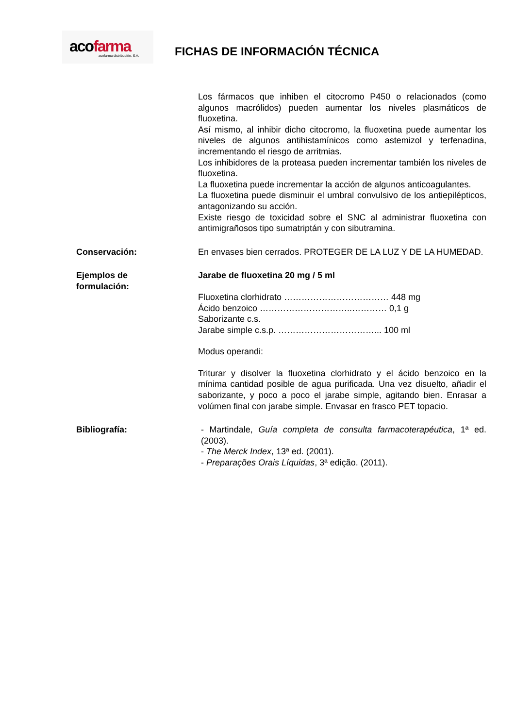acofarma acofarma distribución, S.A.
FICHAS DE INFORMACIÓN TÉCNICA
Los fármacos que inhiben el citocromo P450 o relacionados (como algunos macrólidos) pueden aumentar los niveles plasmáticos de fluoxetina.
Así mismo, al inhibir dicho citocromo, la fluoxetina puede aumentar los niveles de algunos antihistamínicos como astemizol y terfenadina, incrementando el riesgo de arritmias.
Los inhibidores de la proteasa pueden incrementar también los niveles de fluoxetina.
La fluoxetina puede incrementar la acción de algunos anticoagulantes.
La fluoxetina puede disminuir el umbral convulsivo de los antiepilépticos, antagonizando su acción.
Existe riesgo de toxicidad sobre el SNC al administrar fluoxetina con antimigrañosos tipo sumatriptán y con sibutramina.
Conservación: En envases bien cerrados. PROTEGER DE LA LUZ Y DE LA HUMEDAD.
Ejemplos de
formulación:
Jarabe de fluoxetina 20 mg / 5 ml
Fluoxetina clorhidrato ……………………………… 448 mg
Ácido benzoico …………………………..………… 0,1 g
Saborizante c.s.
Jarabe simple c.s.p. ……………………………... 100 ml
Modus operandi:
Triturar y disolver la fluoxetina clorhidrato y el ácido benzoico en la mínima cantidad posible de agua purificada. Una vez disuelto, añadir el saborizante, y poco a poco el jarabe simple, agitando bien. Enrasar a volúmen final con jarabe simple. Envasar en frasco PET topacio.
Bibliografía: - Martindale, Guía completa de consulta farmacoterapéutica, 1ª ed. (2003).
- The Merck Index, 13ª ed. (2001).
- Preparações Orais Líquidas, 3ª edição. (2011).